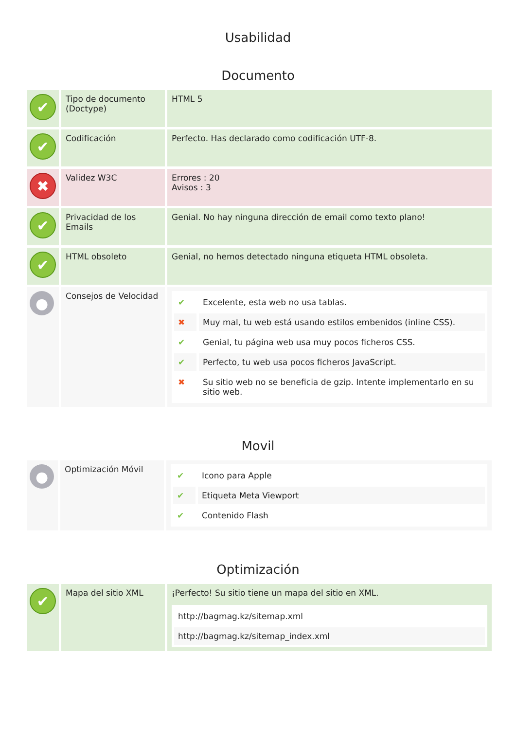Usabilidad
Documento
| ✔ | Tipo de documento (Doctype) | HTML 5 |
| ✔ | Codificación | Perfecto. Has declarado como codificación UTF-8. |
| ✖ | Validez W3C | Errores : 20 Avisos : 3 |
| ✔ | Privacidad de los Emails | Genial. No hay ninguna dirección de email como texto plano! |
| ✔ | HTML obsoleto | Genial, no hemos detectado ninguna etiqueta HTML obsoleta. |
| ● | Consejos de Velocidad | / ✔ / Excelente, esta web no usa tablas. / / ✖ / Muy mal, tu web está usando estilos embenidos (inline CSS). / / ✔ / Genial, tu página web usa muy pocos ficheros CSS. / / ✔ / Perfecto, tu web usa pocos ficheros JavaScript. / / ✖ / Su sitio web no se beneficia de gzip. Intente implementarlo en su sitio web. / |
Movil
| ● | Optimización Móvil | / ✔ / Icono para Apple / / ✔ / Etiqueta Meta Viewport / / ✔ / Contenido Flash / |
Optimización
| ✔ | Mapa del sitio XML | ¡Perfecto! Su sitio tiene un mapa del sitio en XML. / http://bagmag.kz/sitemap.xml / / http://bagmag.kz/sitemap_index.xml / |